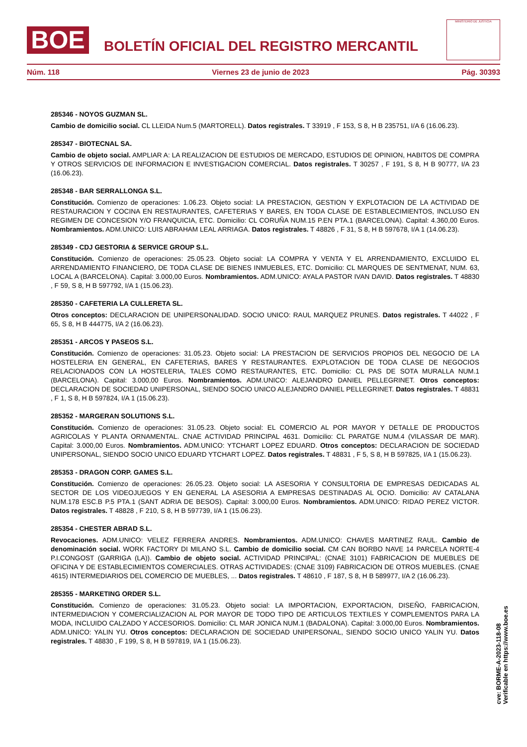BOE
BOLETÍN OFICIAL DEL REGISTRO MERCANTIL
MINISTERIO DE JUSTICIA
Núm. 118 Viernes 23 de junio de 2023 Pág. 30393
285346 - NOYOS GUZMAN SL.
Cambio de domicilio social. CL LLEIDA Num.5 (MARTORELL). Datos registrales. T 33919 , F 153, S 8, H B 235751, I/A 6 (16.06.23).
285347 - BIOTECNAL SA.
Cambio de objeto social. AMPLIAR A: LA REALIZACION DE ESTUDIOS DE MERCADO, ESTUDIOS DE OPINION, HABITOS DE COMPRA Y OTROS SERVICIOS DE INFORMACION E INVESTIGACION COMERCIAL. Datos registrales. T 30257 , F 191, S 8, H B 90777, I/A 23 (16.06.23).
285348 - BAR SERRALLONGA S.L.
Constitución. Comienzo de operaciones: 1.06.23. Objeto social: LA PRESTACION, GESTION Y EXPLOTACION DE LA ACTIVIDAD DE RESTAURACION Y COCINA EN RESTAURANTES, CAFETERIAS Y BARES, EN TODA CLASE DE ESTABLECIMIENTOS, INCLUSO EN REGIMEN DE CONCESION Y/O FRANQUICIA, ETC. Domicilio: CL CORUÑA NUM.15 P.EN PTA.1 (BARCELONA). Capital: 4.360,00 Euros. Nombramientos. ADM.UNICO: LUIS ABRAHAM LEAL ARRIAGA. Datos registrales. T 48826 , F 31, S 8, H B 597678, I/A 1 (14.06.23).
285349 - CDJ GESTORIA & SERVICE GROUP S.L.
Constitución. Comienzo de operaciones: 25.05.23. Objeto social: LA COMPRA Y VENTA Y EL ARRENDAMIENTO, EXCLUIDO EL ARRENDAMIENTO FINANCIERO, DE TODA CLASE DE BIENES INMUEBLES, ETC. Domicilio: CL MARQUES DE SENTMENAT, NUM. 63, LOCAL A (BARCELONA). Capital: 3.000,00 Euros. Nombramientos. ADM.UNICO: AYALA PASTOR IVAN DAVID. Datos registrales. T 48830 , F 59, S 8, H B 597792, I/A 1 (15.06.23).
285350 - CAFETERIA LA CULLERETA SL.
Otros conceptos: DECLARACION DE UNIPERSONALIDAD. SOCIO UNICO: RAUL MARQUEZ PRUNES. Datos registrales. T 44022 , F 65, S 8, H B 444775, I/A 2 (16.06.23).
285351 - ARCOS Y PASEOS S.L.
Constitución. Comienzo de operaciones: 31.05.23. Objeto social: LA PRESTACION DE SERVICIOS PROPIOS DEL NEGOCIO DE LA HOSTELERIA EN GENERAL, EN CAFETERIAS, BARES Y RESTAURANTES. EXPLOTACION DE TODA CLASE DE NEGOCIOS RELACIONADOS CON LA HOSTELERIA, TALES COMO RESTAURANTES, ETC. Domicilio: CL PAS DE SOTA MURALLA NUM.1 (BARCELONA). Capital: 3.000,00 Euros. Nombramientos. ADM.UNICO: ALEJANDRO DANIEL PELLEGRINET. Otros conceptos: DECLARACION DE SOCIEDAD UNIPERSONAL, SIENDO SOCIO UNICO ALEJANDRO DANIEL PELLEGRINET. Datos registrales. T 48831 , F 1, S 8, H B 597824, I/A 1 (15.06.23).
285352 - MARGERAN SOLUTIONS S.L.
Constitución. Comienzo de operaciones: 31.05.23. Objeto social: EL COMERCIO AL POR MAYOR Y DETALLE DE PRODUCTOS AGRICOLAS Y PLANTA ORNAMENTAL. CNAE ACTIVIDAD PRINCIPAL 4631. Domicilio: CL PARATGE NUM.4 (VILASSAR DE MAR). Capital: 3.000,00 Euros. Nombramientos. ADM.UNICO: YTCHART LOPEZ EDUARD. Otros conceptos: DECLARACION DE SOCIEDAD UNIPERSONAL, SIENDO SOCIO UNICO EDUARD YTCHART LOPEZ. Datos registrales. T 48831 , F 5, S 8, H B 597825, I/A 1 (15.06.23).
285353 - DRAGON CORP. GAMES S.L.
Constitución. Comienzo de operaciones: 26.05.23. Objeto social: LA ASESORIA Y CONSULTORIA DE EMPRESAS DEDICADAS AL SECTOR DE LOS VIDEOJUEGOS Y EN GENERAL LA ASESORIA A EMPRESAS DESTINADAS AL OCIO. Domicilio: AV CATALANA NUM.178 ESC.B P.5 PTA.1 (SANT ADRIA DE BESOS). Capital: 3.000,00 Euros. Nombramientos. ADM.UNICO: RIDAO PEREZ VICTOR. Datos registrales. T 48828 , F 210, S 8, H B 597739, I/A 1 (15.06.23).
285354 - CHESTER ABRAD S.L.
Revocaciones. ADM.UNICO: VELEZ FERRERA ANDRES. Nombramientos. ADM.UNICO: CHAVES MARTINEZ RAUL. Cambio de denominación social. WORK FACTORY DI MILANO S.L. Cambio de domicilio social. CM CAN BORBO NAVE 14 PARCELA NORTE-4 P.I.CONGOST (GARRIGA (LA)). Cambio de objeto social. ACTIVIDAD PRINCIPAL: (CNAE 3101) FABRICACION DE MUEBLES DE OFICINA Y DE ESTABLECIMIENTOS COMERCIALES. OTRAS ACTIVIDADES: (CNAE 3109) FABRICACION DE OTROS MUEBLES. (CNAE 4615) INTERMEDIARIOS DEL COMERCIO DE MUEBLES, ... Datos registrales. T 48610 , F 187, S 8, H B 589977, I/A 2 (16.06.23).
285355 - MARKETING ORDER S.L.
Constitución. Comienzo de operaciones: 31.05.23. Objeto social: LA IMPORTACION, EXPORTACION, DISEÑO, FABRICACION, INTERMEDIACION Y COMERCIALIZACION AL POR MAYOR DE TODO TIPO DE ARTICULOS TEXTILES Y COMPLEMENTOS PARA LA MODA, INCLUIDO CALZADO Y ACCESORIOS. Domicilio: CL MAR JONICA NUM.1 (BADALONA). Capital: 3.000,00 Euros. Nombramientos. ADM.UNICO: YALIN YU. Otros conceptos: DECLARACION DE SOCIEDAD UNIPERSONAL, SIENDO SOCIO UNICO YALIN YU. Datos registrales. T 48830 , F 199, S 8, H B 597819, I/A 1 (15.06.23).
cve: BORME-A-2023-118-08
Verificable en https://www.boe.es